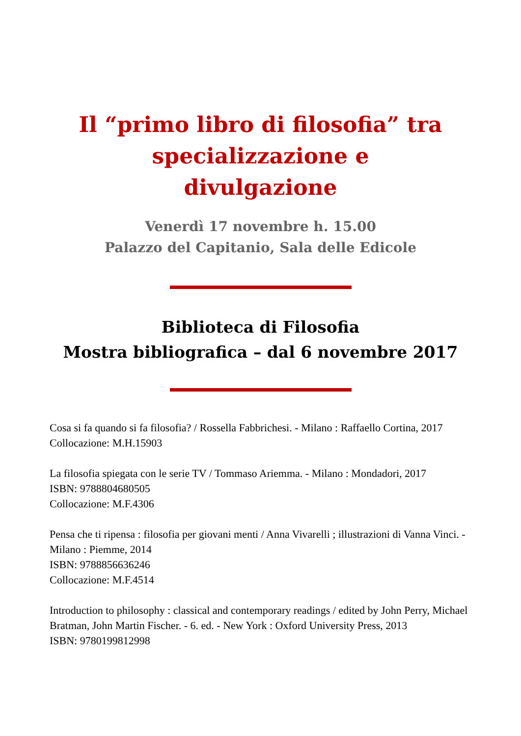Il “primo libro di filosofia” tra specializzazione e divulgazione
Venerdì 17 novembre h. 15.00
Palazzo del Capitanio, Sala delle Edicole
Biblioteca di Filosofia
Mostra bibliografica – dal 6 novembre 2017
Cosa si fa quando si fa filosofia? / Rossella Fabbrichesi. - Milano : Raffaello Cortina, 2017
Collocazione: M.H.15903
La filosofia spiegata con le serie TV / Tommaso Ariemma. - Milano : Mondadori, 2017
ISBN: 9788804680505
Collocazione: M.F.4306
Pensa che ti ripensa : filosofia per giovani menti / Anna Vivarelli ; illustrazioni di Vanna Vinci. - Milano : Piemme, 2014
ISBN: 9788856636246
Collocazione: M.F.4514
Introduction to philosophy : classical and contemporary readings / edited by John Perry, Michael Bratman, John Martin Fischer. - 6. ed. - New York : Oxford University Press, 2013
ISBN: 9780199812998